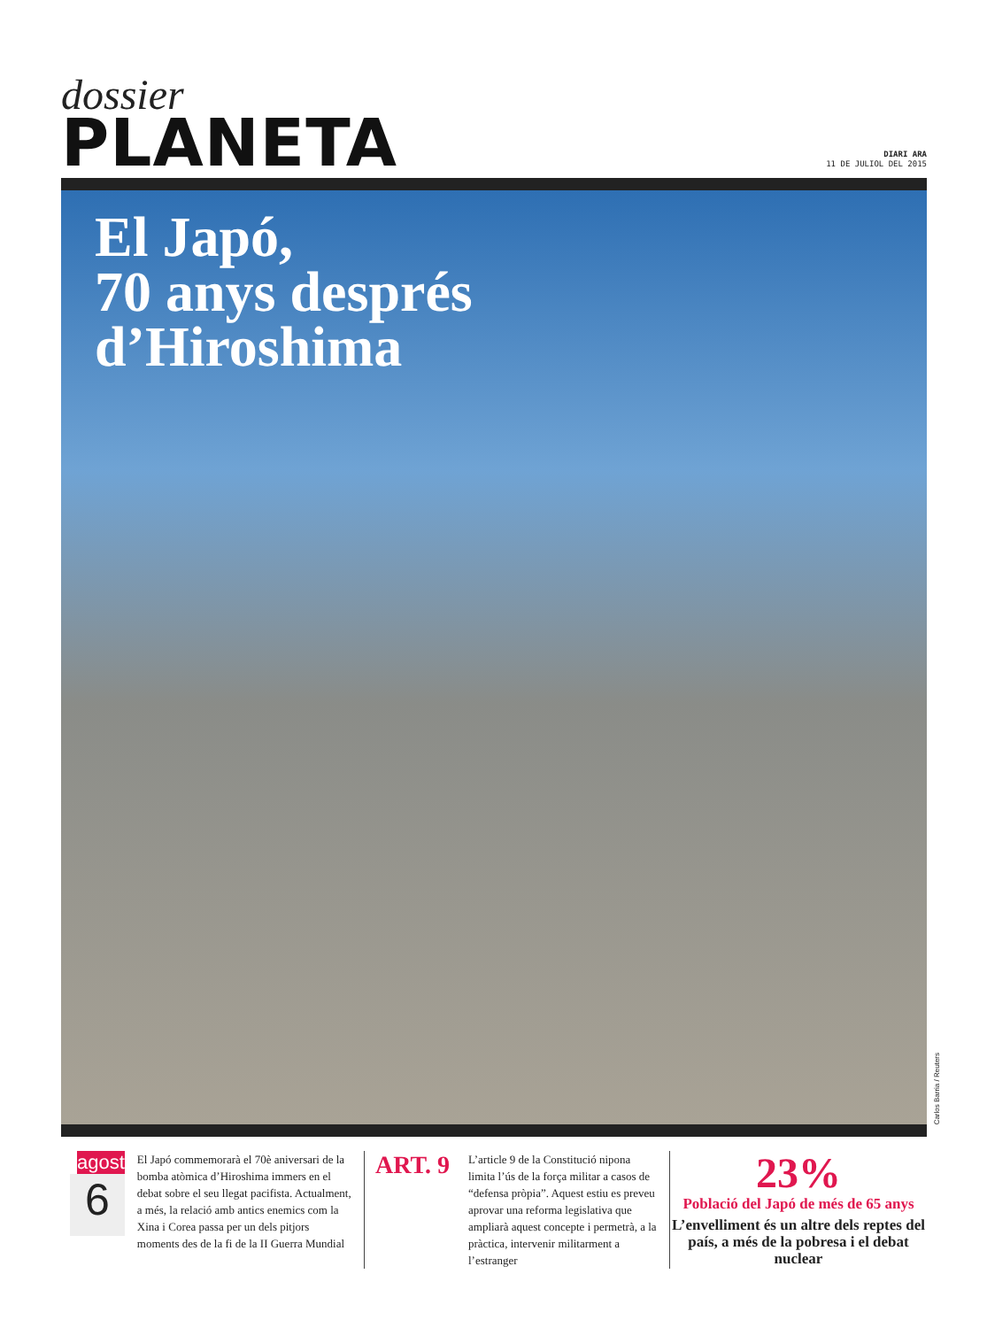dossier
PLANETA
DIARI ARA
11 DE JULIOL DEL 2015
El Japó,
70 anys després
d’Hiroshima
Carlos Barria / Reuters
agost
6
El Japó commemorarà el 70è aniversari de la bomba atòmica d’Hiroshima immers en el debat sobre el seu llegat pacifista. Actualment, a més, la relació amb antics enemics com la Xina i Corea passa per un dels pitjors moments des de la fi de la II Guerra Mundial
ART. 9
L’article 9 de la Constitució nipona limita l’ús de la força militar a casos de “defensa pròpia”. Aquest estiu es preveu aprovar una reforma legislativa que ampliarà aquest concepte i permetrà, a la pràctica, intervenir militarment a l’estranger
23%
Població del Japó de més de 65 anys
L’envelliment és un altre dels reptes del país, a més de la pobresa i el debat nuclear